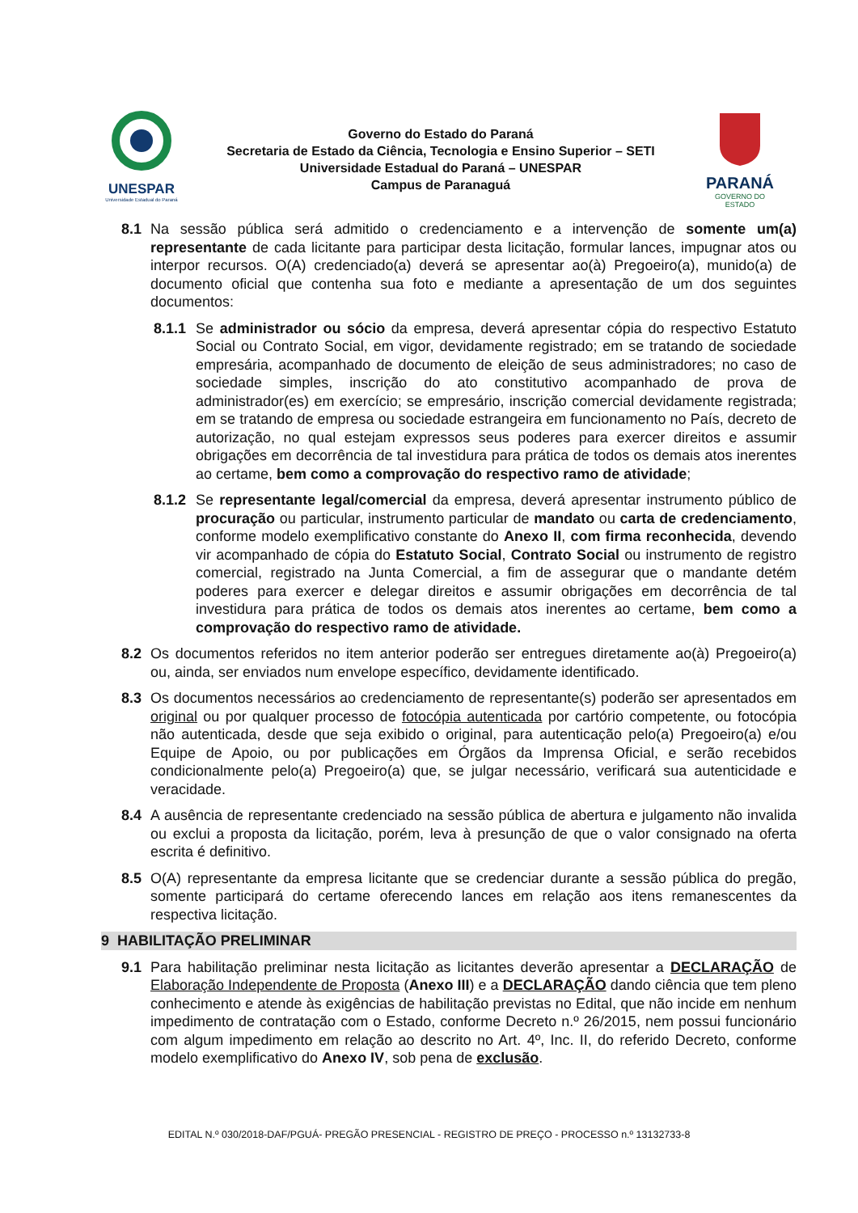UNESPAR
Universidade Estadual do Paraná
Governo do Estado do Paraná
Secretaria de Estado da Ciência, Tecnologia e Ensino Superior – SETI
Universidade Estadual do Paraná – UNESPAR
Campus de Paranaguá
PARANÁ
GOVERNO DO ESTADO
8.1 Na sessão pública será admitido o credenciamento e a intervenção de somente um(a) representante de cada licitante para participar desta licitação, formular lances, impugnar atos ou interpor recursos. O(A) credenciado(a) deverá se apresentar ao(à) Pregoeiro(a), munido(a) de documento oficial que contenha sua foto e mediante a apresentação de um dos seguintes documentos:
8.1.1 Se administrador ou sócio da empresa, deverá apresentar cópia do respectivo Estatuto Social ou Contrato Social, em vigor, devidamente registrado; em se tratando de sociedade empresária, acompanhado de documento de eleição de seus administradores; no caso de sociedade simples, inscrição do ato constitutivo acompanhado de prova de administrador(es) em exercício; se empresário, inscrição comercial devidamente registrada; em se tratando de empresa ou sociedade estrangeira em funcionamento no País, decreto de autorização, no qual estejam expressos seus poderes para exercer direitos e assumir obrigações em decorrência de tal investidura para prática de todos os demais atos inerentes ao certame, bem como a comprovação do respectivo ramo de atividade;
8.1.2 Se representante legal/comercial da empresa, deverá apresentar instrumento público de procuração ou particular, instrumento particular de mandato ou carta de credenciamento, conforme modelo exemplificativo constante do Anexo II, com firma reconhecida, devendo vir acompanhado de cópia do Estatuto Social, Contrato Social ou instrumento de registro comercial, registrado na Junta Comercial, a fim de assegurar que o mandante detém poderes para exercer e delegar direitos e assumir obrigações em decorrência de tal investidura para prática de todos os demais atos inerentes ao certame, bem como a comprovação do respectivo ramo de atividade.
8.2 Os documentos referidos no item anterior poderão ser entregues diretamente ao(à) Pregoeiro(a) ou, ainda, ser enviados num envelope específico, devidamente identificado.
8.3 Os documentos necessários ao credenciamento de representante(s) poderão ser apresentados em original ou por qualquer processo de fotocópia autenticada por cartório competente, ou fotocópia não autenticada, desde que seja exibido o original, para autenticação pelo(a) Pregoeiro(a) e/ou Equipe de Apoio, ou por publicações em Órgãos da Imprensa Oficial, e serão recebidos condicionalmente pelo(a) Pregoeiro(a) que, se julgar necessário, verificará sua autenticidade e veracidade.
8.4 A ausência de representante credenciado na sessão pública de abertura e julgamento não invalida ou exclui a proposta da licitação, porém, leva à presunção de que o valor consignado na oferta escrita é definitivo.
8.5 O(A) representante da empresa licitante que se credenciar durante a sessão pública do pregão, somente participará do certame oferecendo lances em relação aos itens remanescentes da respectiva licitação.
9 HABILITAÇÃO PRELIMINAR
9.1 Para habilitação preliminar nesta licitação as licitantes deverão apresentar a DECLARAÇÃO de Elaboração Independente de Proposta (Anexo III) e a DECLARAÇÃO dando ciência que tem pleno conhecimento e atende às exigências de habilitação previstas no Edital, que não incide em nenhum impedimento de contratação com o Estado, conforme Decreto n.º 26/2015, nem possui funcionário com algum impedimento em relação ao descrito no Art. 4º, Inc. II, do referido Decreto, conforme modelo exemplificativo do Anexo IV, sob pena de exclusão.
EDITAL N.º 030/2018-DAF/PGUÁ- PREGÃO PRESENCIAL - REGISTRO DE PREÇO - PROCESSO n.º 13132733-8